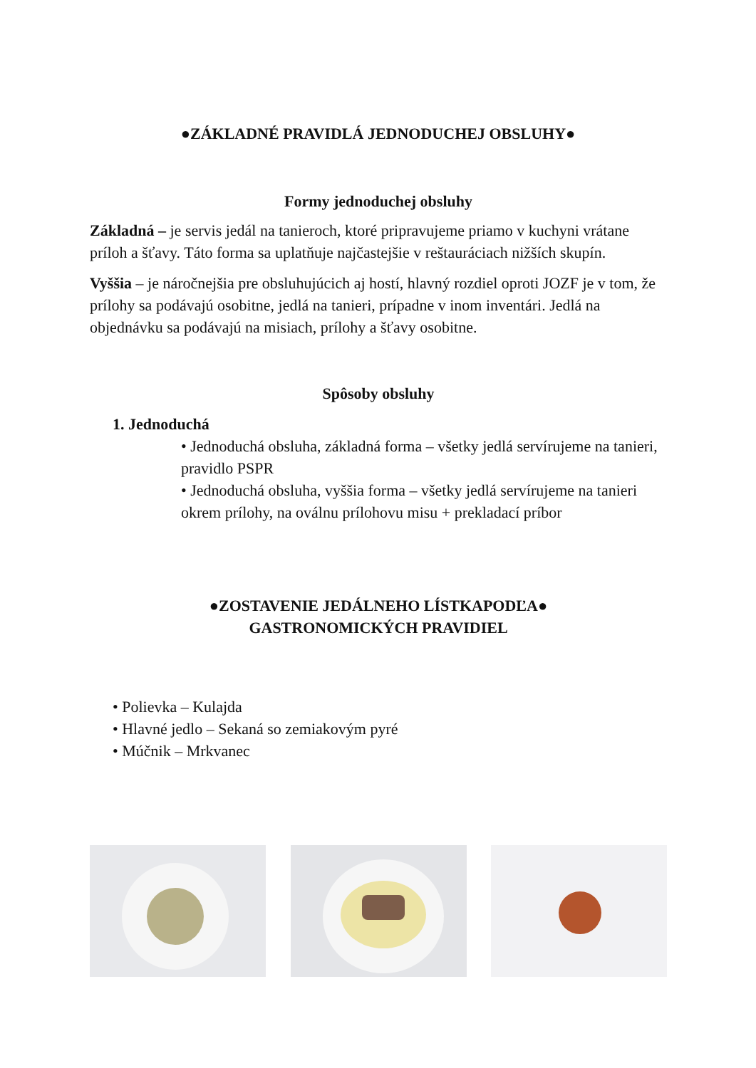●ZÁKLADNÉ PRAVIDLÁ JEDNODUCHEJ OBSLUHY●
Formy jednoduchej obsluhy
Základná – je servis jedál na tanieroch, ktoré pripravujeme priamo v kuchyni vrátane príloh a šťavy. Táto forma sa uplatňuje najčastejšie v reštauráciach nižších skupín.
Vyššia – je náročnejšia pre obsluhujúcich aj hostí, hlavný rozdiel oproti JOZF je v tom, že prílohy sa podávajú osobitne, jedlá na tanieri, prípadne v inom inventári. Jedlá na objednávku sa podávajú na misiach, prílohy a šťavy osobitne.
Spôsoby obsluhy
1. Jednoduchá
• Jednoduchá obsluha, základná forma – všetky jedlá servírujeme na tanieri, pravidlo PSPR
• Jednoduchá obsluha, vyššia forma – všetky jedlá servírujeme na tanieri okrem prílohy, na oválnu prílohovu misu + prekladací príbor
●ZOSTAVENIE JEDÁLNEHO LÍSTKAPODĽA●
GASTRONOMICKÝCH PRAVIDIEL
• Polievka – Kulajda
• Hlavné jedlo – Sekaná so zemiakovým pyré
• Múčnik – Mrkvanec